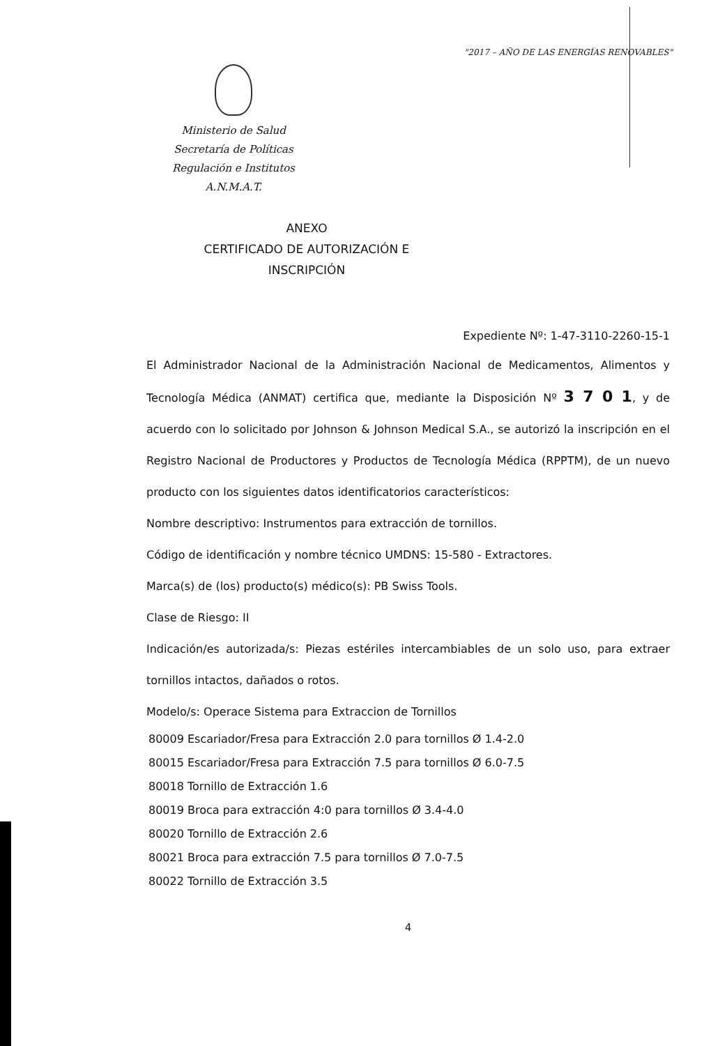"2017 – AÑO DE LAS ENERGÍAS RENOVABLES"
Ministerio de Salud
Secretaría de Políticas
Regulación e Institutos
A.N.M.A.T.
ANEXO
CERTIFICADO DE AUTORIZACIÓN E INSCRIPCIÓN
Expediente Nº: 1-47-3110-2260-15-1
El Administrador Nacional de la Administración Nacional de Medicamentos, Alimentos y Tecnología Médica (ANMAT) certifica que, mediante la Disposición Nº 3 7 0 1, y de acuerdo con lo solicitado por Johnson & Johnson Medical S.A., se autorizó la inscripción en el Registro Nacional de Productores y Productos de Tecnología Médica (RPPTM), de un nuevo producto con los siguientes datos identificatorios característicos:
Nombre descriptivo: Instrumentos para extracción de tornillos.
Código de identificación y nombre técnico UMDNS: 15-580 - Extractores.
Marca(s) de (los) producto(s) médico(s): PB Swiss Tools.
Clase de Riesgo: II
Indicación/es autorizada/s: Piezas estériles intercambiables de un solo uso, para extraer tornillos intactos, dañados o rotos.
Modelo/s: Operace Sistema para Extraccion de Tornillos
80009 Escariador/Fresa para Extracción 2.0 para tornillos Ø 1.4-2.0
80015 Escariador/Fresa para Extracción 7.5 para tornillos Ø 6.0-7.5
80018 Tornillo de Extracción 1.6
80019 Broca para extracción 4:0 para tornillos Ø 3.4-4.0
80020 Tornillo de Extracción 2.6
80021 Broca para extracción 7.5 para tornillos Ø 7.0-7.5
80022 Tornillo de Extracción 3.5
4